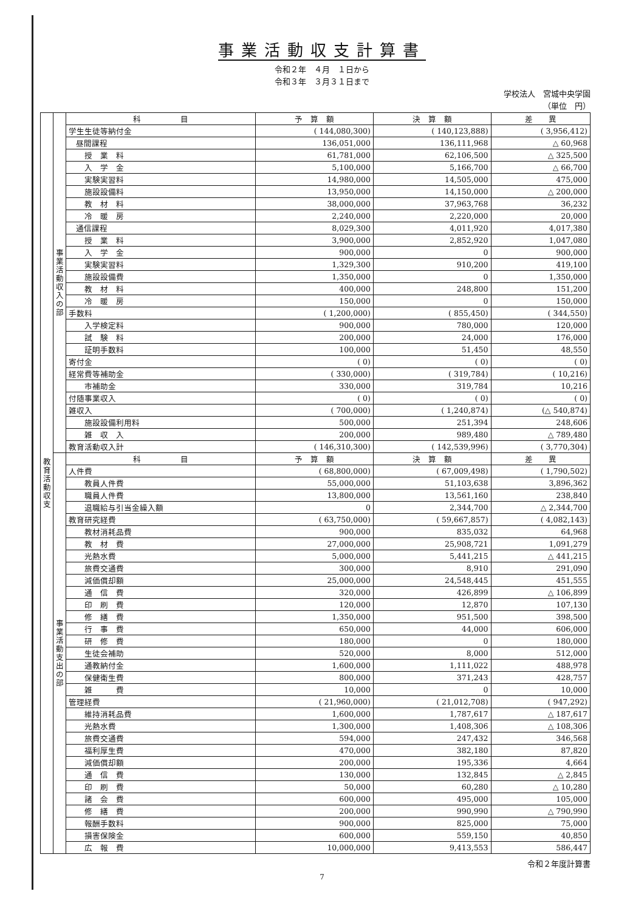事業活動収支計算書
令和２年　４月　１日から
令和３年　３月３１日まで
学校法人　宮城中央学園
（単位　円）
| 教 育 活 動 収 支 | 事 業 活 動 収 入 の 部 | 科 目 | 予 算 額 | 決 算 額 | 差 異 |
| | | 学生生徒等納付金 | ( 144,080,300) | ( 140,123,888) | ( 3,956,412) |
| | | 昼間課程 | 136,051,000 | 136,111,968 | △ 60,968 |
| | | 授 業 料 | 61,781,000 | 62,106,500 | △ 325,500 |
| | | 入 学 金 | 5,100,000 | 5,166,700 | △ 66,700 |
| | | 実験実習料 | 14,980,000 | 14,505,000 | 475,000 |
| | | 施設設備料 | 13,950,000 | 14,150,000 | △ 200,000 |
| | | 教 材 料 | 38,000,000 | 37,963,768 | 36,232 |
| | | 冷 暖 房 | 2,240,000 | 2,220,000 | 20,000 |
| | | 通信課程 | 8,029,300 | 4,011,920 | 4,017,380 |
| | | 授 業 料 | 3,900,000 | 2,852,920 | 1,047,080 |
| | | 入 学 金 | 900,000 | 0 | 900,000 |
| | | 実験実習料 | 1,329,300 | 910,200 | 419,100 |
| | | 施設設備費 | 1,350,000 | 0 | 1,350,000 |
| | | 教 材 料 | 400,000 | 248,800 | 151,200 |
| | | 冷 暖 房 | 150,000 | 0 | 150,000 |
| | | 手数料 | ( 1,200,000) | ( 855,450) | ( 344,550) |
| | | 入学検定料 | 900,000 | 780,000 | 120,000 |
| | | 試 験 料 | 200,000 | 24,000 | 176,000 |
| | | 証明手数料 | 100,000 | 51,450 | 48,550 |
| | | 寄付金 | ( 0) | ( 0) | ( 0) |
| | | 経常費等補助金 | ( 330,000) | ( 319,784) | ( 10,216) |
| | | 市補助金 | 330,000 | 319,784 | 10,216 |
| | | 付随事業収入 | ( 0) | ( 0) | ( 0) |
| | | 雑収入 | ( 700,000) | ( 1,240,874) | (△ 540,874) |
| | | 施設設備利用料 | 500,000 | 251,394 | 248,606 |
| | | 雑 収 入 | 200,000 | 989,480 | △ 789,480 |
| | | 教育活動収入計 | ( 146,310,300) | ( 142,539,996) | ( 3,770,304) |
| | 事 業 活 動 支 出 の 部 | 科 目 | 予 算 額 | 決 算 額 | 差 異 |
| | | 人件費 | ( 68,800,000) | ( 67,009,498) | ( 1,790,502) |
| | | 教員人件費 | 55,000,000 | 51,103,638 | 3,896,362 |
| | | 職員人件費 | 13,800,000 | 13,561,160 | 238,840 |
| | | 退職給与引当金繰入額 | 0 | 2,344,700 | △ 2,344,700 |
| | | 教育研究経費 | ( 63,750,000) | ( 59,667,857) | ( 4,082,143) |
| | | 教材消耗品費 | 900,000 | 835,032 | 64,968 |
| | | 教 材 費 | 27,000,000 | 25,908,721 | 1,091,279 |
| | | 光熱水費 | 5,000,000 | 5,441,215 | △ 441,215 |
| | | 旅費交通費 | 300,000 | 8,910 | 291,090 |
| | | 減価償却額 | 25,000,000 | 24,548,445 | 451,555 |
| | | 通 信 費 | 320,000 | 426,899 | △ 106,899 |
| | | 印 刷 費 | 120,000 | 12,870 | 107,130 |
| | | 修 繕 費 | 1,350,000 | 951,500 | 398,500 |
| | | 行 事 費 | 650,000 | 44,000 | 606,000 |
| | | 研 修 費 | 180,000 | 0 | 180,000 |
| | | 生徒会補助 | 520,000 | 8,000 | 512,000 |
| | | 通教納付金 | 1,600,000 | 1,111,022 | 488,978 |
| | | 保健衛生費 | 800,000 | 371,243 | 428,757 |
| | | 雑 費 | 10,000 | 0 | 10,000 |
| | | 管理経費 | ( 21,960,000) | ( 21,012,708) | ( 947,292) |
| | | 維持消耗品費 | 1,600,000 | 1,787,617 | △ 187,617 |
| | | 光熱水費 | 1,300,000 | 1,408,306 | △ 108,306 |
| | | 旅費交通費 | 594,000 | 247,432 | 346,568 |
| | | 福利厚生費 | 470,000 | 382,180 | 87,820 |
| | | 減価償却額 | 200,000 | 195,336 | 4,664 |
| | | 通 信 費 | 130,000 | 132,845 | △ 2,845 |
| | | 印 刷 費 | 50,000 | 60,280 | △ 10,280 |
| | | 諸 会 費 | 600,000 | 495,000 | 105,000 |
| | | 修 繕 費 | 200,000 | 990,990 | △ 790,990 |
| | | 報酬手数料 | 900,000 | 825,000 | 75,000 |
| | | 損害保険金 | 600,000 | 559,150 | 40,850 |
| | | 広 報 費 | 10,000,000 | 9,413,553 | 586,447 |
令和２年度計算書
7